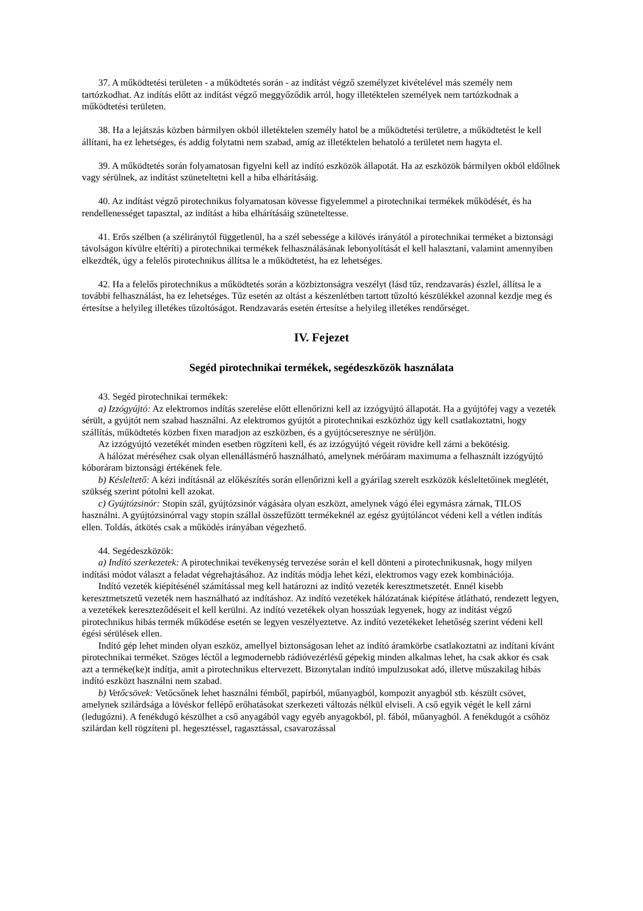37. A működtetési területen - a működtetés során - az indítást végző személyzet kivételével más személy nem tartózkodhat. Az indítás előtt az indítást végző meggyőződik arról, hogy illetéktelen személyek nem tartózkodnak a működtetési területen.
38. Ha a lejátszás közben bármilyen okból illetéktelen személy hatol be a működtetési területre, a működtetést le kell állítani, ha ez lehetséges, és addig folytatni nem szabad, amíg az illetéktelen behatoló a területet nem hagyta el.
39. A működtetés során folyamatosan figyelni kell az indító eszközök állapotát. Ha az eszközök bármilyen okból eldőlnek vagy sérülnek, az indítást szüneteltetni kell a hiba elhárításáig.
40. Az indítást végző pirotechnikus folyamatosan kövesse figyelemmel a pirotechnikai termékek működését, és ha rendellenességet tapasztal, az indítást a hiba elhárításáig szüneteltesse.
41. Erős szélben (a széliránytól függetlenül, ha a szél sebessége a kilövés irányától a pirotechnikai terméket a biztonsági távolságon kívülre eltéríti) a pirotechnikai termékek felhasználásának lebonyolítását el kell halasztani, valamint amennyiben elkezdték, úgy a felelős pirotechnikus állítsa le a működtetést, ha ez lehetséges.
42. Ha a felelős pirotechnikus a működtetés során a közbiztonságra veszélyt (lásd tűz, rendzavarás) észlel, állítsa le a további felhasználást, ha ez lehetséges. Tűz esetén az oltást a készenlétben tartott tűzoltó készülékkel azonnal kezdje meg és értesítse a helyileg illetékes tűzoltóságot. Rendzavarás esetén értesítse a helyileg illetékes rendőrséget.
IV. Fejezet
Segéd pirotechnikai termékek, segédeszközök használata
43. Segéd pirotechnikai termékek:
a) Izzógyújtó: Az elektromos indítás szerelése előtt ellenőrizni kell az izzógyújtó állapotát. Ha a gyújtófej vagy a vezeték sérült, a gyújtót nem szabad használni. Az elektromos gyújtót a pirotechnikai eszközhöz úgy kell csatlakoztatni, hogy szállítás, működtetés közben fixen maradjon az eszközben, és a gyújtócseresznye ne sérüljön.
Az izzógyújtó vezetékét minden esetben rögzíteni kell, és az izzógyújtó végeit rövidre kell zárni a bekötésig.
A hálózat méréséhez csak olyan ellenállásmérő használható, amelynek mérőáram maximuma a felhasznált izzógyújtó kóboráram biztonsági értékének fele.
b) Késleltető: A kézi indításnál az előkészítés során ellenőrizni kell a gyárilag szerelt eszközök késleltetőinek meglétét, szükség szerint pótolni kell azokat.
c) Gyújtózsinór: Stopin szál, gyújtózsinór vágására olyan eszközt, amelynek vágó élei egymásra zárnak, TILOS használni. A gyújtózsinórral vagy stopin szállal összefűzött termékeknél az egész gyújtóláncot védeni kell a vétlen indítás ellen. Toldás, átkötés csak a működés irányában végezhető.
44. Segédeszközök:
a) Indító szerkezetek: A pirotechnikai tevékenység tervezése során el kell dönteni a pirotechnikusnak, hogy milyen indítási módot választ a feladat végrehajtásához. Az indítás módja lehet kézi, elektromos vagy ezek kombinációja.
Indító vezeték kiépítésénél számítással meg kell határozni az indító vezeték keresztmetszetét. Ennél kisebb keresztmetszetű vezeték nem használható az indításhoz. Az indító vezetékek hálózatának kiépítése átlátható, rendezett legyen, a vezetékek kereszteződéseit el kell kerülni. Az indító vezetékek olyan hosszúak legyenek, hogy az indítást végző pirotechnikus hibás termék működése esetén se legyen veszélyeztetve. Az indító vezetékeket lehetőség szerint védeni kell égési sérülések ellen.
Indító gép lehet minden olyan eszköz, amellyel biztonságosan lehet az indító áramkörbe csatlakoztatni az indítani kívánt pirotechnikai terméket. Szöges léctől a legmodernebb rádióvezérlésű gépekig minden alkalmas lehet, ha csak akkor és csak azt a terméke(ke)t indítja, amit a pirotechnikus eltervezett. Bizonytalan indító impulzusokat adó, illetve műszakilag hibás indító eszközt használni nem szabad.
b) Vetőcsövek: Vetőcsőnek lehet használni fémből, papírból, műanyagból, kompozit anyagból stb. készült csövet, amelynek szilárdsága a lövéskor fellépő erőhatásokat szerkezeti változás nélkül elviseli. A cső egyik végét le kell zárni (ledugózni). A fenékdugó készülhet a cső anyagából vagy egyéb anyagokból, pl. fából, műanyagból. A fenékdugót a csőhöz szilárdan kell rögzíteni pl. hegesztéssel, ragasztással, csavarozással